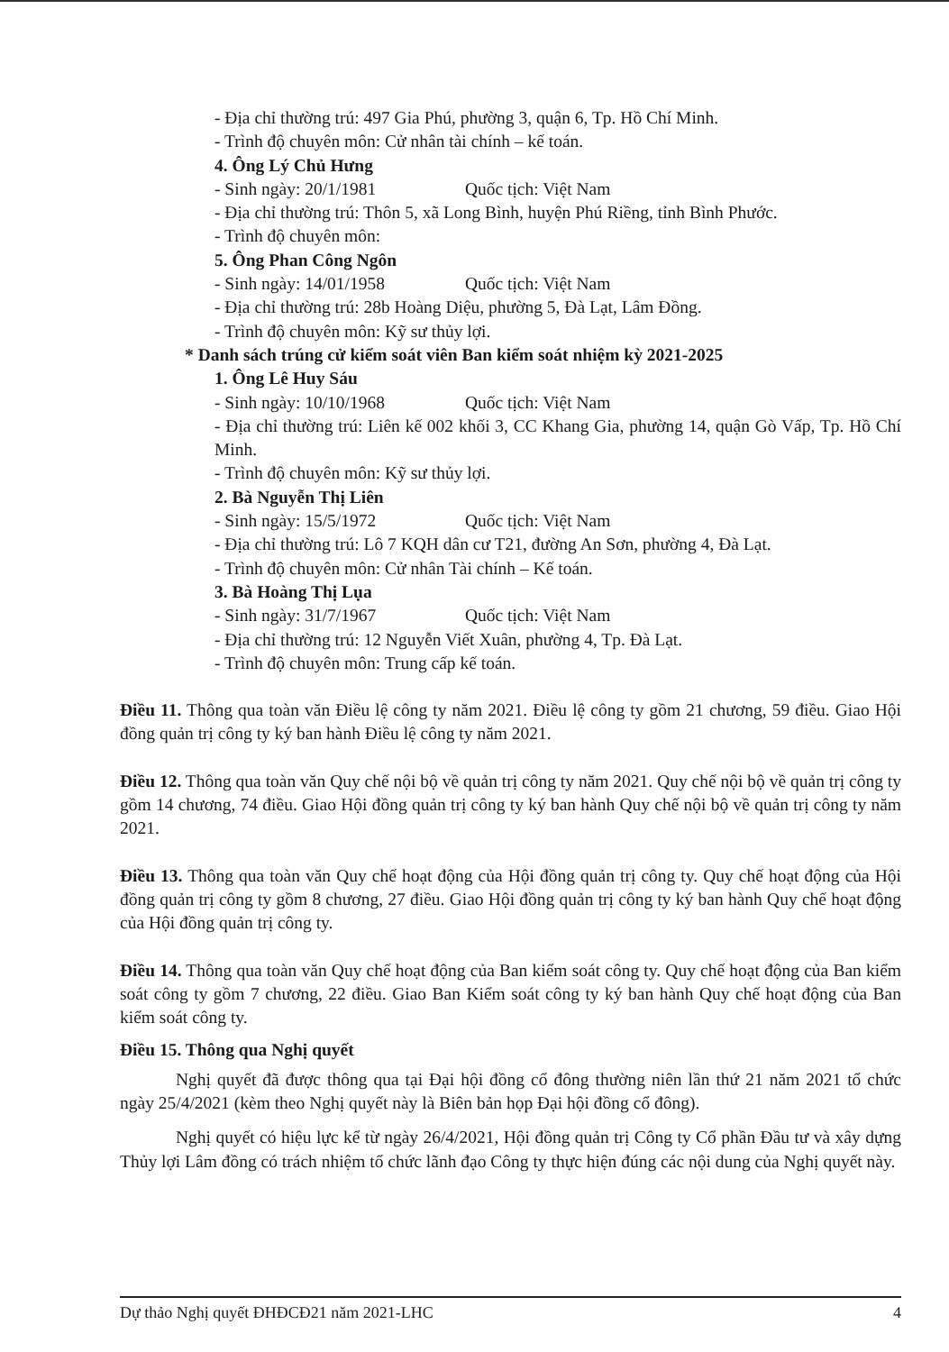- Địa chỉ thường trú: 497 Gia Phú, phường 3, quận 6, Tp. Hồ Chí Minh.
- Trình độ chuyên môn: Cử nhân tài chính – kế toán.
4. Ông Lý Chủ Hưng
- Sinh ngày: 20/1/1981 Quốc tịch: Việt Nam
- Địa chỉ thường trú: Thôn 5, xã Long Bình, huyện Phú Riềng, tỉnh Bình Phước.
- Trình độ chuyên môn:
5. Ông Phan Công Ngôn
- Sinh ngày: 14/01/1958 Quốc tịch: Việt Nam
- Địa chỉ thường trú: 28b Hoàng Diệu, phường 5, Đà Lạt, Lâm Đồng.
- Trình độ chuyên môn: Kỹ sư thủy lợi.
* Danh sách trúng cử kiểm soát viên Ban kiểm soát nhiệm kỳ 2021-2025
1. Ông Lê Huy Sáu
- Sinh ngày: 10/10/1968 Quốc tịch: Việt Nam
- Địa chỉ thường trú: Liên kế 002 khối 3, CC Khang Gia, phường 14, quận Gò Vấp, Tp. Hồ Chí Minh.
- Trình độ chuyên môn: Kỹ sư thủy lợi.
2. Bà Nguyễn Thị Liên
- Sinh ngày: 15/5/1972 Quốc tịch: Việt Nam
- Địa chỉ thường trú: Lô 7 KQH dân cư T21, đường An Sơn, phường 4, Đà Lạt.
- Trình độ chuyên môn: Cử nhân Tài chính – Kế toán.
3. Bà Hoàng Thị Lụa
- Sinh ngày: 31/7/1967 Quốc tịch: Việt Nam
- Địa chỉ thường trú: 12 Nguyễn Viết Xuân, phường 4, Tp. Đà Lạt.
- Trình độ chuyên môn: Trung cấp kế toán.
Điều 11. Thông qua toàn văn Điều lệ công ty năm 2021. Điều lệ công ty gồm 21 chương, 59 điều. Giao Hội đồng quản trị công ty ký ban hành Điều lệ công ty năm 2021.
Điều 12. Thông qua toàn văn Quy chế nội bộ về quản trị công ty năm 2021. Quy chế nội bộ về quản trị công ty gồm 14 chương, 74 điều. Giao Hội đồng quản trị công ty ký ban hành Quy chế nội bộ về quản trị công ty năm 2021.
Điều 13. Thông qua toàn văn Quy chế hoạt động của Hội đồng quản trị công ty. Quy chế hoạt động của Hội đồng quản trị công ty gồm 8 chương, 27 điều. Giao Hội đồng quản trị công ty ký ban hành Quy chế hoạt động của Hội đồng quản trị công ty.
Điều 14. Thông qua toàn văn Quy chế hoạt động của Ban kiểm soát công ty. Quy chế hoạt động của Ban kiểm soát công ty gồm 7 chương, 22 điều. Giao Ban Kiểm soát công ty ký ban hành Quy chế hoạt động của Ban kiểm soát công ty.
Điều 15. Thông qua Nghị quyết
Nghị quyết đã được thông qua tại Đại hội đồng cổ đông thường niên lần thứ 21 năm 2021 tổ chức ngày 25/4/2021 (kèm theo Nghị quyết này là Biên bản họp Đại hội đồng cổ đông).
Nghị quyết có hiệu lực kể từ ngày 26/4/2021, Hội đồng quản trị Công ty Cổ phần Đầu tư và xây dựng Thủy lợi Lâm đồng có trách nhiệm tổ chức lãnh đạo Công ty thực hiện đúng các nội dung của Nghị quyết này.
Dự thảo Nghị quyết ĐHĐCĐ21 năm 2021-LHC 4